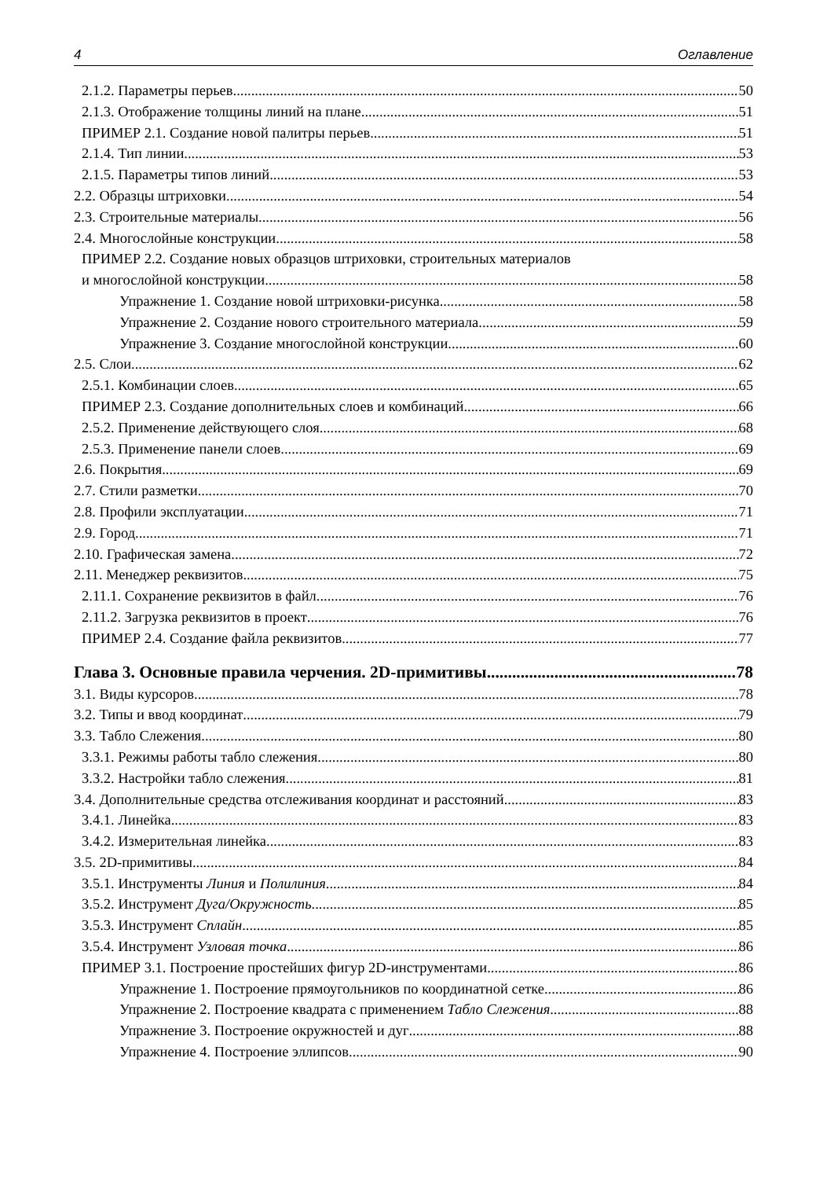4 Оглавление
2.1.2. Параметры перьев 50
2.1.3. Отображение толщины линий на плане 51
ПРИМЕР 2.1. Создание новой палитры перьев 51
2.1.4. Тип линии 53
2.1.5. Параметры типов линий 53
2.2. Образцы штриховки 54
2.3. Строительные материалы 56
2.4. Многослойные конструкции 58
ПРИМЕР 2.2. Создание новых образцов штриховки, строительных материалов
и многослойной конструкции 58
Упражнение 1. Создание новой штриховки-рисунка 58
Упражнение 2. Создание нового строительного материала 59
Упражнение 3. Создание многослойной конструкции 60
2.5. Слои 62
2.5.1. Комбинации слоев 65
ПРИМЕР 2.3. Создание дополнительных слоев и комбинаций 66
2.5.2. Применение действующего слоя 68
2.5.3. Применение панели слоев 69
2.6. Покрытия 69
2.7. Стили разметки 70
2.8. Профили эксплуатации 71
2.9. Город 71
2.10. Графическая замена 72
2.11. Менеджер реквизитов 75
2.11.1. Сохранение реквизитов в файл 76
2.11.2. Загрузка реквизитов в проект 76
ПРИМЕР 2.4. Создание файла реквизитов 77
Глава 3. Основные правила черчения. 2D-примитивы 78
3.1. Виды курсоров 78
3.2. Типы и ввод координат 79
3.3. Табло Слежения 80
3.3.1. Режимы работы табло слежения 80
3.3.2. Настройки табло слежения 81
3.4. Дополнительные средства отслеживания координат и расстояний 83
3.4.1. Линейка 83
3.4.2. Измерительная линейка 83
3.5. 2D-примитивы 84
3.5.1. Инструменты Линия и Полилиния 84
3.5.2. Инструмент Дуга/Окружность 85
3.5.3. Инструмент Сплайн 85
3.5.4. Инструмент Узловая точка 86
ПРИМЕР 3.1. Построение простейших фигур 2D-инструментами 86
Упражнение 1. Построение прямоугольников по координатной сетке 86
Упражнение 2. Построение квадрата с применением Табло Слежения 88
Упражнение 3. Построение окружностей и дуг 88
Упражнение 4. Построение эллипсов 90